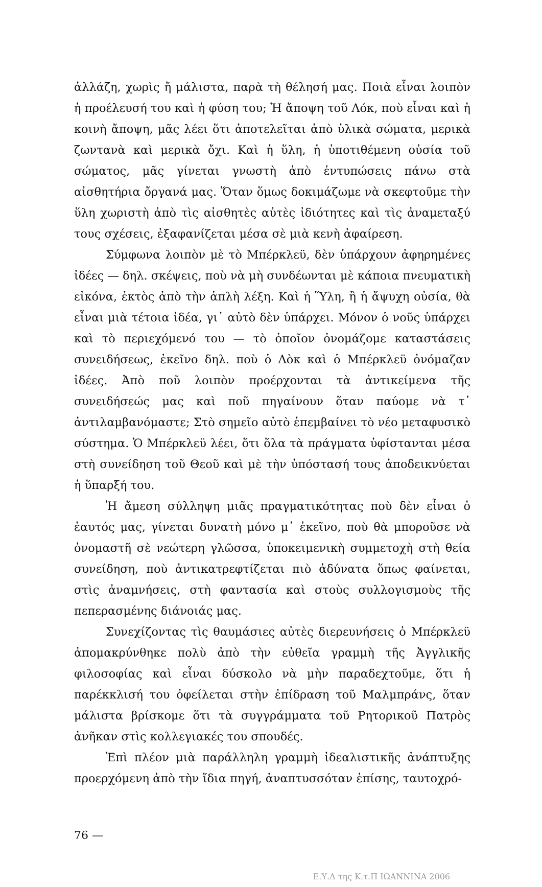ἀλλάζη, χωρὶς ἤ μάλιστα, παρὰ τὴ θέλησή μας. Ποιὰ εἶναι λοιπὸν ἡ προέλευσή του καὶ ἡ φύση του; Ἡ ἄποψη τοῦ Λόκ, ποὺ εἶναι καὶ ἡ κοινὴ ἄποψη, μᾶς λέει ὅτι ἀποτελεῖται ἀπὸ ὑλικὰ σώματα, μερικὰ ζωντανὰ καὶ μερικὰ ὄχι. Καὶ ἡ ὕλη, ἡ ὑποτιθέμενη οὐσία τοῦ σώματος, μᾶς γίνεται γνωστὴ ἀπὸ ἐντυπώσεις πάνω στὰ αἰσθητήρια ὄργανά μας. Ὅταν ὅμως δοκιμάζωμε νὰ σκεφτοῦμε τὴν ὕλη χωριστὴ ἀπὸ τὶς αἰσθητὲς αὐτὲς ἰδιότητες καὶ τὶς ἀναμεταξύ τους σχέσεις, ἐξαφανίζεται μέσα σὲ μιὰ κενὴ ἀφαίρεση.
Σύμφωνα λοιπὸν μὲ τὸ Μπέρκλεϋ, δὲν ὑπάρχουν ἀφηρημένες ἰδέες — δηλ. σκέψεις, ποὺ νὰ μὴ συνδέωνται μὲ κάποια πνευματικὴ εἰκόνα, ἐκτὸς ἀπὸ τὴν ἁπλὴ λέξη. Καὶ ἡ Ὕλη, ἢ ἡ ἄψυχη οὐσία, θὰ εἶναι μιὰ τέτοια ἰδέα, γι᾽ αὐτὸ δὲν ὑπάρχει. Μόνον ὁ νοῦς ὑπάρχει καὶ τὸ περιεχόμενό του — τὸ ὁποῖον ὀνομάζομε καταστάσεις συνειδήσεως, ἐκεῖνο δηλ. ποὺ ὁ Λὸκ καὶ ὁ Μπέρκλεϋ ὀνόμαζαν ἰδέες. Ἀπὸ ποῦ λοιπὸν προέρχονται τὰ ἀντικείμενα τῆς συνειδήσεώς μας καὶ ποῦ πηγαίνουν ὅταν παύομε νὰ τ᾽ ἀντιλαμβανόμαστε; Στὸ σημεῖο αὐτὸ ἐπεμβαίνει τὸ νέο μεταφυσικὸ σύστημα. Ὁ Μπέρκλεϋ λέει, ὅτι ὅλα τὰ πράγματα ὑφίστανται μέσα στὴ συνείδηση τοῦ Θεοῦ καὶ μὲ τὴν ὑπόστασή τους ἀποδεικνύεται ἡ ὕπαρξή του.
Ἡ ἄμεση σύλληψη μιᾶς πραγματικότητας ποὺ δὲν εἶναι ὁ ἑαυτός μας, γίνεται δυνατὴ μόνο μ᾽ ἐκεῖνο, ποὺ θὰ μποροῦσε νὰ ὀνομαστῆ σὲ νεώτερη γλῶσσα, ὑποκειμενικὴ συμμετοχὴ στὴ θεία συνείδηση, ποὺ ἀντικατρεφτίζεται πιὸ ἀδύνατα ὅπως φαίνεται, στὶς ἀναμνήσεις, στὴ φαντασία καὶ στοὺς συλλογισμοὺς τῆς πεπερασμένης διάνοιάς μας.
Συνεχίζοντας τὶς θαυμάσιες αὐτὲς διερευνήσεις ὁ Μπέρκλεϋ ἀπομακρύνθηκε πολὺ ἀπὸ τὴν εὐθεῖα γραμμὴ τῆς Ἀγγλικῆς φιλοσοφίας καὶ εἶναι δύσκολο νὰ μὴν παραδεχτοῦμε, ὅτι ἡ παρέκκλισή του ὀφείλεται στὴν ἐπίδραση τοῦ Μαλμπράνς, ὅταν μάλιστα βρίσκομε ὅτι τὰ συγγράμματα τοῦ Ρητορικοῦ Πατρὸς ἀνῆκαν στὶς κολλεγιακές του σπουδές.
Ἐπὶ πλέον μιὰ παράλληλη γραμμὴ ἰδεαλιστικῆς ἀνάπτυξης προερχόμενη ἀπὸ τὴν ἴδια πηγή, ἀναπτυσσόταν ἐπίσης, ταυτοχρό-
76 —
Ε.Υ.Δ της Κ.τ.Π ΙΩΑΝΝΙΝΑ 2006